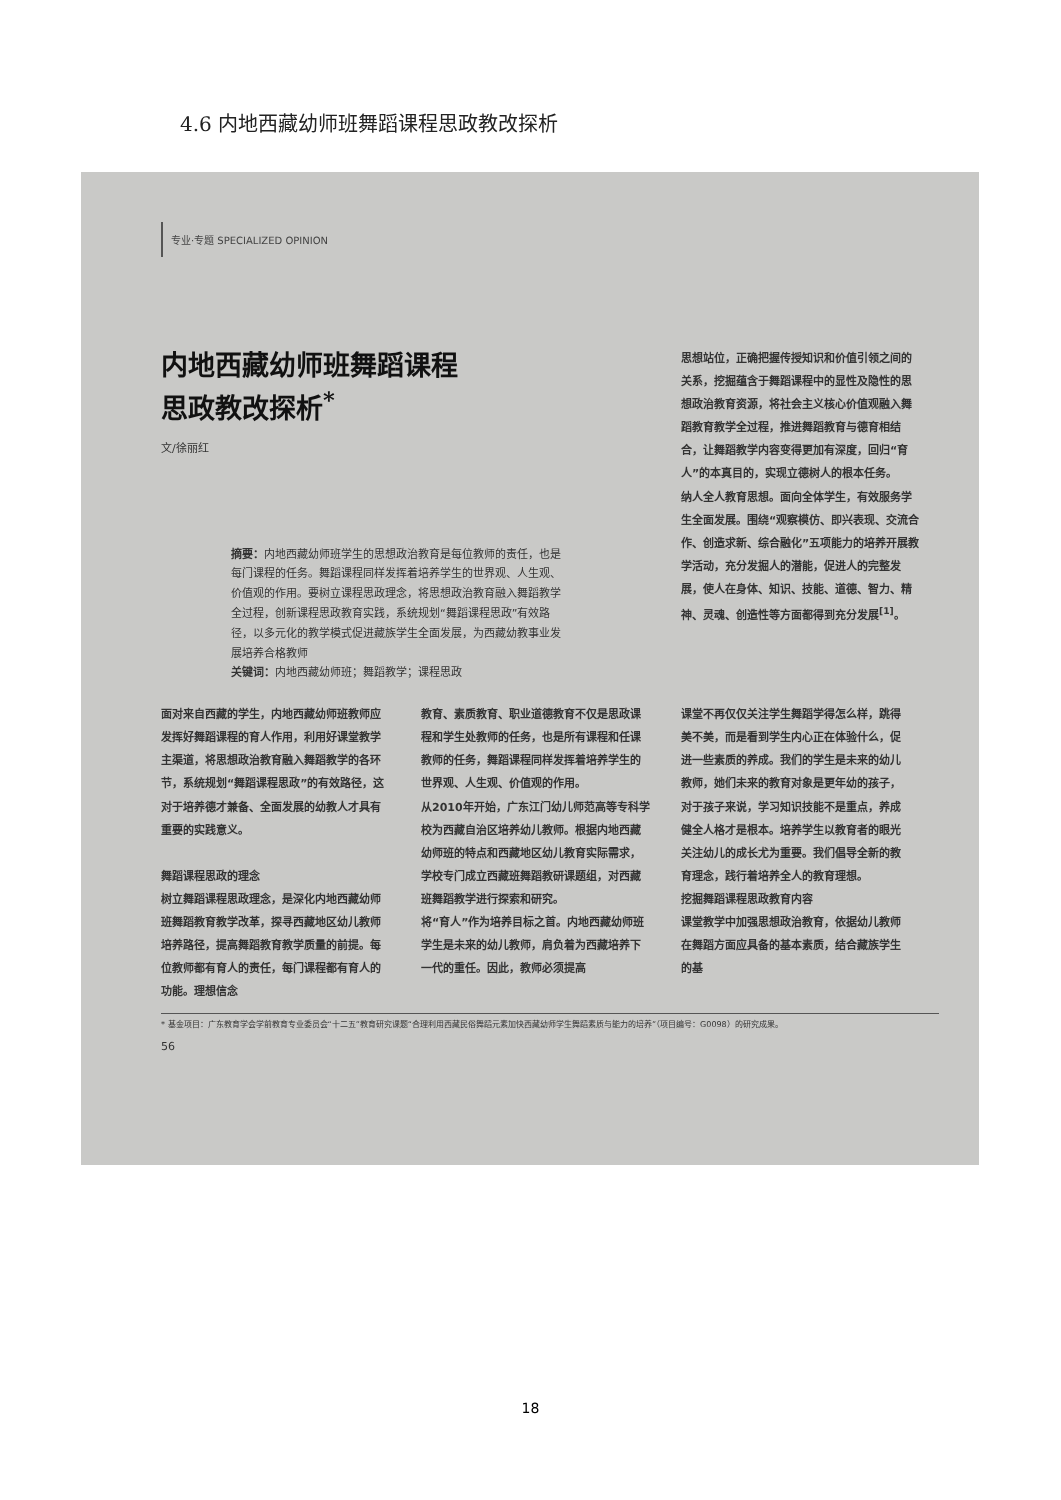4.6 内地西藏幼师班舞蹈课程思政教改探析
专业·专题 SPECIALIZED OPINION
内地西藏幼师班舞蹈课程
思政教改探析<sup>*</sup>
文/徐丽红
摘要：内地西藏幼师班学生的思想政治教育是每位教师的责任，也是每门课程的任务。舞蹈课程同样发挥着培养学生的世界观、人生观、价值观的作用。要树立课程思政理念，将思想政治教育融入舞蹈教学全过程，创新课程思政教育实践，系统规划“舞蹈课程思政”有效路径，以多元化的教学模式促进藏族学生全面发展，为西藏幼教事业发展培养合格教师
关键词：内地西藏幼师班；舞蹈教学；课程思政
思想站位，正确把握传授知识和价值引领之间的关系，挖掘蕴含于舞蹈课程中的显性及隐性的思想政治教育资源，将社会主义核心价值观融入舞蹈教育教学全过程，推进舞蹈教育与德育相结合，让舞蹈教学内容变得更加有深度，回归“育人”的本真目的，实现立德树人的根本任务。
纳人全人教育思想。面向全体学生，有效服务学生全面发展。围绕“观察模仿、即兴表现、交流合作、创造求新、综合融化”五项能力的培养开展教学活动，充分发掘人的潜能，促进人的完整发展，使人在身体、知识、技能、道德、智力、精神、灵魂、创造性等方面都得到充分发展<sup>[1]</sup>。
面对来自西藏的学生，内地西藏幼师班教师应发挥好舞蹈课程的育人作用，利用好课堂教学主渠道，将思想政治教育融入舞蹈教学的各环节，系统规划“舞蹈课程思政”的有效路径，这对于培养德才兼备、全面发展的幼教人才具有重要的实践意义。
舞蹈课程思政的理念
树立舞蹈课程思政理念，是深化内地西藏幼师班舞蹈教育教学改革，探寻西藏地区幼儿教师培养路径，提高舞蹈教育教学质量的前提。每位教师都有育人的责任，每门课程都有育人的功能。理想信念
教育、素质教育、职业道德教育不仅是思政课程和学生处教师的任务，也是所有课程和任课教师的任务，舞蹈课程同样发挥着培养学生的世界观、人生观、价值观的作用。
从2010年开始，广东江门幼儿师范高等专科学校为西藏自治区培养幼儿教师。根据内地西藏幼师班的特点和西藏地区幼儿教育实际需求，学校专门成立西藏班舞蹈教研课题组，对西藏班舞蹈教学进行探索和研究。
将“育人”作为培养目标之首。内地西藏幼师班学生是未来的幼儿教师，肩负着为西藏培养下一代的重任。因此，教师必须提高
课堂不再仅仅关注学生舞蹈学得怎么样，跳得美不美，而是看到学生内心正在体验什么，促进一些素质的养成。我们的学生是未来的幼儿教师，她们未来的教育对象是更年幼的孩子，对于孩子来说，学习知识技能不是重点，养成健全人格才是根本。培养学生以教育者的眼光关注幼儿的成长尤为重要。我们倡导全新的教育理念，践行着培养全人的教育理想。
挖掘舞蹈课程思政教育内容
课堂教学中加强思想政治教育，依据幼儿教师在舞蹈方面应具备的基本素质，结合藏族学生的基
* 基金项目：广东教育学会学前教育专业委员会“十二五”教育研究课题“合理利用西藏民俗舞蹈元素加快西藏幼师学生舞蹈素质与能力的培养”（项目编号：G0098）的研究成果。
56
18